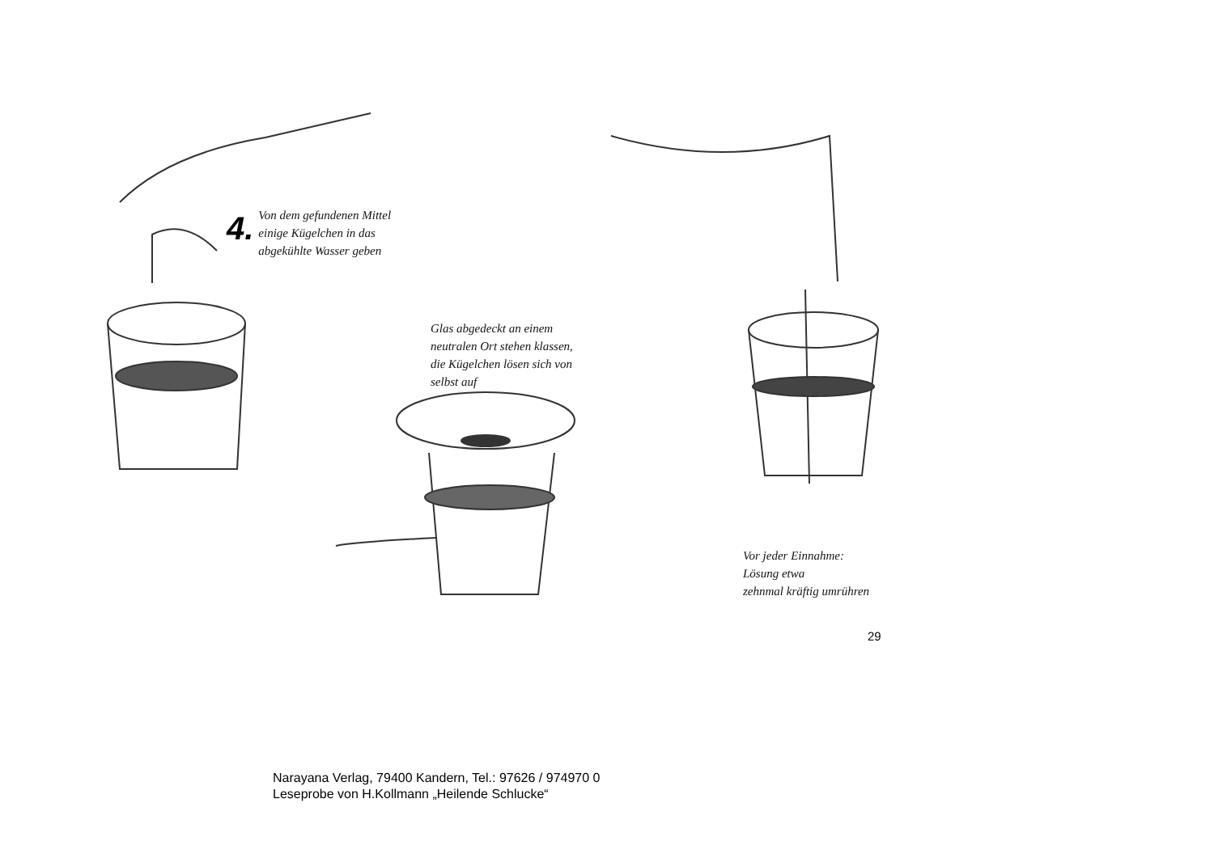4.
Von dem gefundenen Mittel
einige Kügelchen in das
abgekühlte Wasser geben
Glas abgedeckt an einem
neutralen Ort stehen klassen,
die Kügelchen lösen sich von
selbst auf
Vor jeder Einnahme:
Lösung etwa
zehnmal kräftig umrühren
29
Narayana Verlag, 79400 Kandern, Tel.: 97626 / 974970 0
Leseprobe von H.Kollmann „Heilende Schlucke“